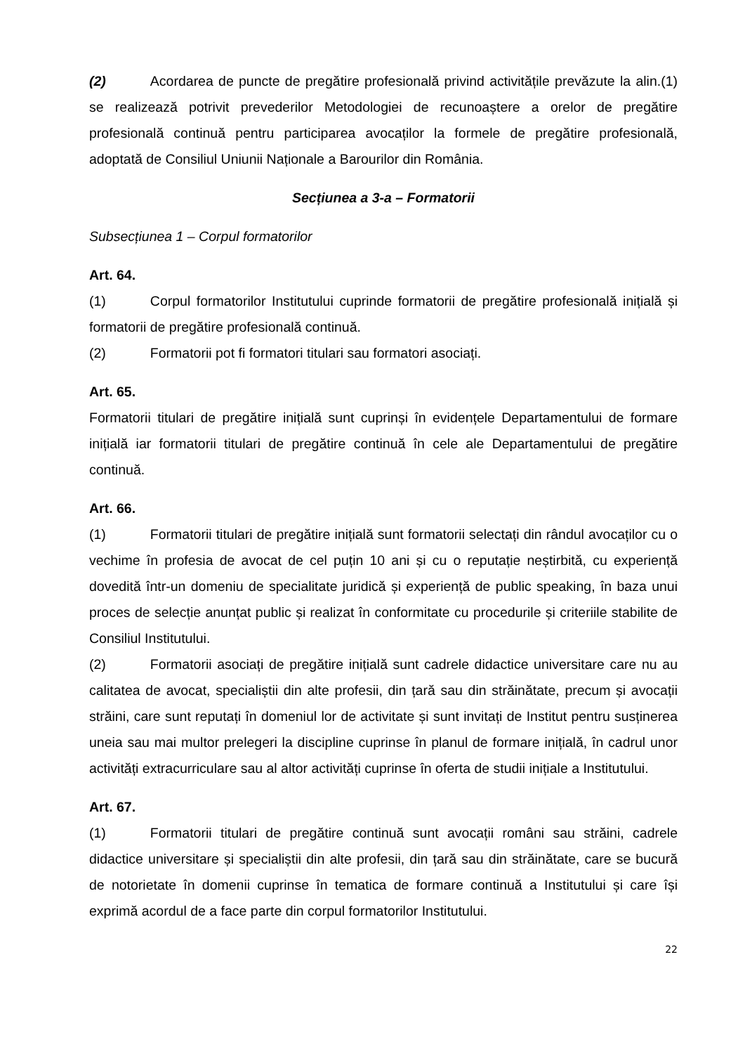(2) Acordarea de puncte de pregătire profesională privind activitățile prevăzute la alin.(1) se realizează potrivit prevederilor Metodologiei de recunoaștere a orelor de pregătire profesională continuă pentru participarea avocaților la formele de pregătire profesională, adoptată de Consiliul Uniunii Naționale a Barourilor din România.
Secțiunea a 3-a – Formatorii
Subsecțiunea 1 – Corpul formatorilor
Art. 64.
(1) Corpul formatorilor Institutului cuprinde formatorii de pregătire profesională inițială și formatorii de pregătire profesională continuă.
(2) Formatorii pot fi formatori titulari sau formatori asociați.
Art. 65.
Formatorii titulari de pregătire inițială sunt cuprinși în evidențele Departamentului de formare inițială iar formatorii titulari de pregătire continuă în cele ale Departamentului de pregătire continuă.
Art. 66.
(1) Formatorii titulari de pregătire inițială sunt formatorii selectați din rândul avocaților cu o vechime în profesia de avocat de cel puțin 10 ani și cu o reputație neștirbită, cu experiență dovedită într-un domeniu de specialitate juridică și experiență de public speaking, în baza unui proces de selecție anunțat public și realizat în conformitate cu procedurile și criteriile stabilite de Consiliul Institutului.
(2) Formatorii asociați de pregătire inițială sunt cadrele didactice universitare care nu au calitatea de avocat, specialiștii din alte profesii, din țară sau din străinătate, precum și avocații străini, care sunt reputați în domeniul lor de activitate și sunt invitați de Institut pentru susținerea uneia sau mai multor prelegeri la discipline cuprinse în planul de formare inițială, în cadrul unor activități extracurriculare sau al altor activități cuprinse în oferta de studii inițiale a Institutului.
Art. 67.
(1) Formatorii titulari de pregătire continuă sunt avocații români sau străini, cadrele didactice universitare și specialiștii din alte profesii, din țară sau din străinătate, care se bucură de notorietate în domenii cuprinse în tematica de formare continuă a Institutului și care își exprimă acordul de a face parte din corpul formatorilor Institutului.
22